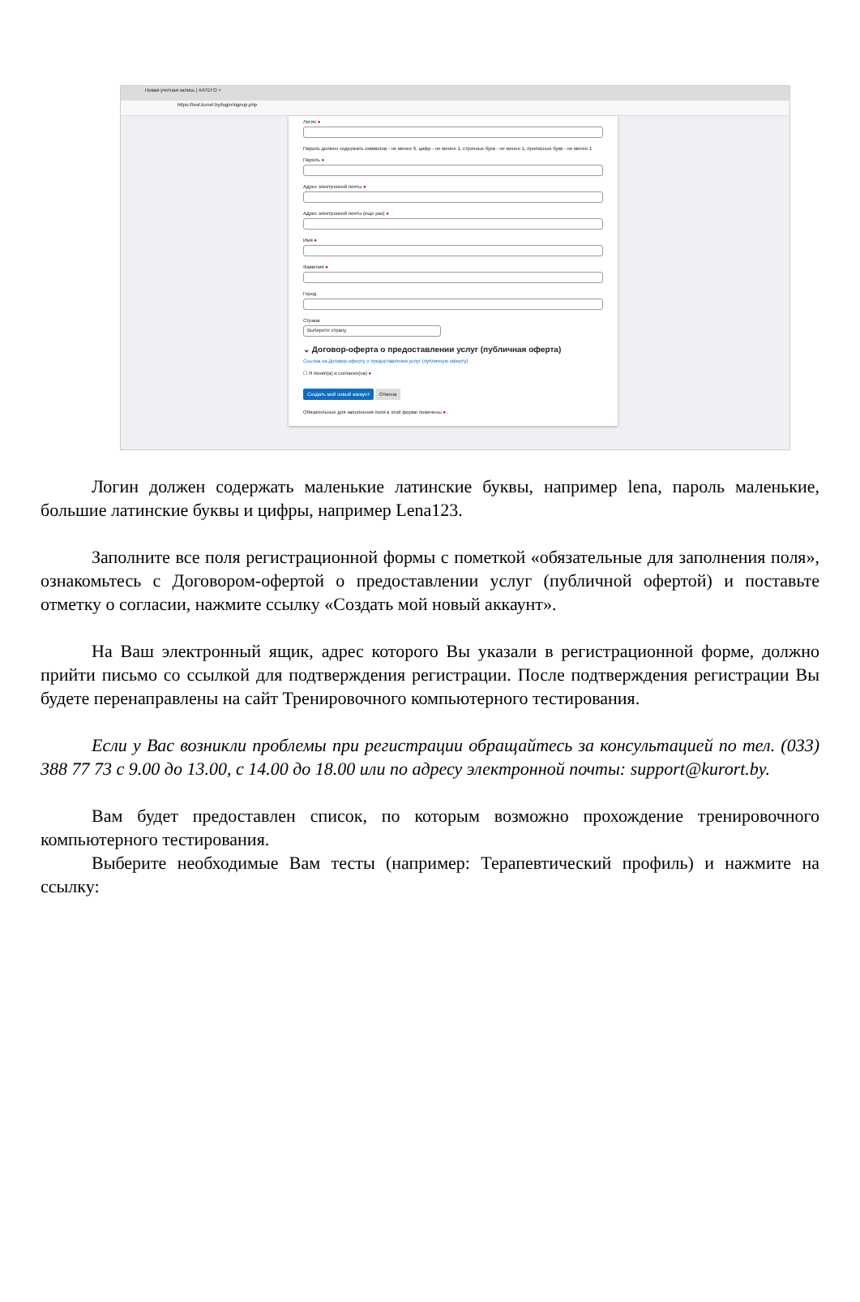Новая учетная запись | КАТЕГО ×
https://test.kurort.by/login/signup.php
Логин ●
Пароль должен содержать символов - не менее 6, цифр - не менее 1, строчных букв - не менее 1, прописных букв - не менее 1
Пароль ●
Адрес электронной почты ●
Адрес электронной почты (еще раз) ●
Имя ●
Фамилия ●
Город
Страна
Выберите страну
⌄ Договор-оферта о предоставлении услуг (публичная оферта)
Ссылка на Договор-оферту о предоставлении услуг (публичную оферту)
☐ Я понял(а) и согласен(на) ●
Создать мой новый аккаунт Отмена
Обязательные для заполнения поля в этой форме помечены ● .
Логин должен содержать маленькие латинские буквы, например lena, пароль маленькие, большие латинские буквы и цифры, например Lena123.
Заполните все поля регистрационной формы с пометкой «обязательные для заполнения поля», ознакомьтесь с Договором-офертой о предоставлении услуг (публичной офертой) и поставьте отметку о согласии, нажмите ссылку «Создать мой новый аккаунт».
На Ваш электронный ящик, адрес которого Вы указали в регистрационной форме, должно прийти письмо со ссылкой для подтверждения регистрации. После подтверждения регистрации Вы будете перенаправлены на сайт Тренировочного компьютерного тестирования.
Если у Вас возникли проблемы при регистрации обращайтесь за консультацией по тел. (033) 388 77 73 с 9.00 до 13.00, с 14.00 до 18.00 или по адресу электронной почты: support@kurort.by.
Вам будет предоставлен список, по которым возможно прохождение тренировочного компьютерного тестирования.
Выберите необходимые Вам тесты (например: Терапевтический профиль) и нажмите на ссылку: